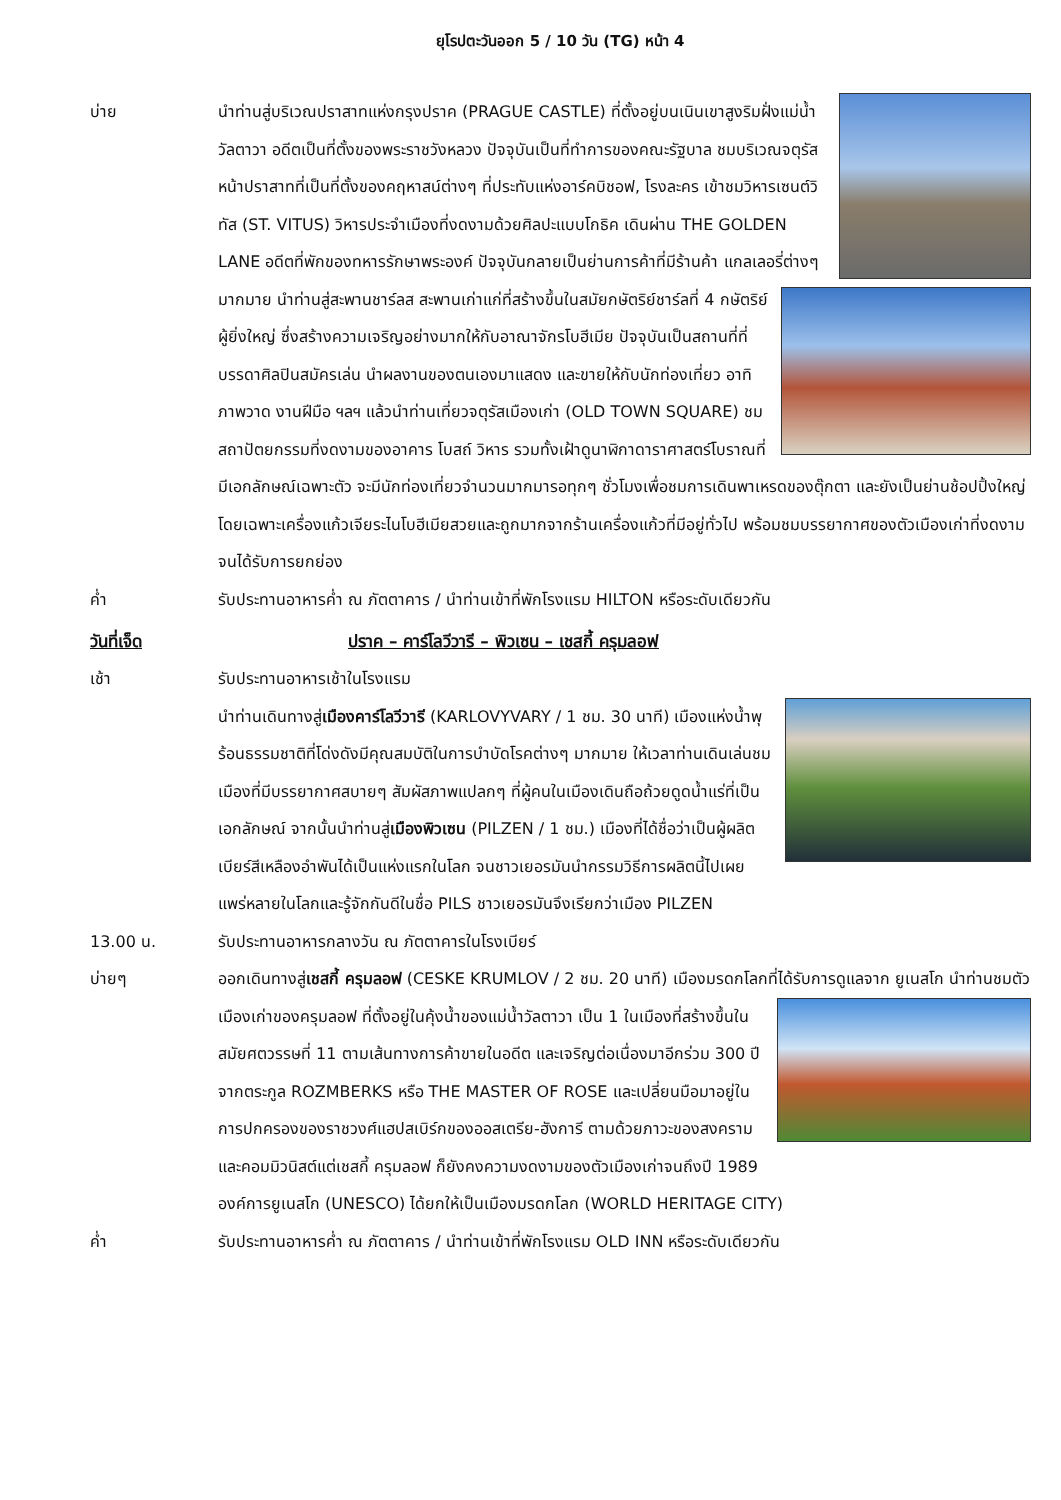ยุโรปตะวันออก 5 / 10 วัน (TG) หน้า 4
บ่าย นำท่านสู่บริเวณปราสาทแห่งกรุงปราค (PRAGUE CASTLE) ที่ตั้งอยู่บนเนินเขาสูงริมฝั่งแม่น้ำวัลตาวา อดีตเป็นที่ตั้งของพระราชวังหลวง ปัจจุบันเป็นที่ทำการของคณะรัฐบาล ชมบริเวณจตุรัสหน้าปราสาทที่เป็นที่ตั้งของคฤหาสน์ต่างๆ ที่ประทับแห่งอาร์คบิชอฟ, โรงละคร เข้าชมวิหารเซนต์วิทัส (ST. VITUS) วิหารประจำเมืองที่งดงามด้วยศิลปะแบบโกธิค เดินผ่าน THE GOLDEN LANE อดีตที่พักของทหารรักษาพระองค์ ปัจจุบันกลายเป็นย่านการค้าที่มีร้านค้า
แกลเลอรี่ต่างๆ มากมาย นำท่านสู่สะพานชาร์ลส สะพานเก่าแก่ที่สร้างขึ้นในสมัยกษัตริย์ชาร์ลที่ 4 กษัตริย์ผู้ยิ่งใหญ่ ซึ่งสร้างความเจริญอย่างมากให้กับอาณาจักรโบฮีเมีย ปัจจุบันเป็นสถานที่ที่บรรดาศิลปินสมัครเล่น นำผลงานของตนเองมาแสดง และขายให้กับนักท่องเที่ยว อาทิ ภาพวาด งานฝีมือ ฯลฯ แล้วนำท่านเที่ยวจตุรัสเมืองเก่า (OLD TOWN SQUARE) ชมสถาปัตยกรรมที่งดงามของอาคาร โบสถ์ วิหาร รวมทั้งเฝ้าดูนาฬิกาดาราศาสตร์โบราณที่มีเอกลักษณ์เฉพาะตัว จะมีนักท่องเที่ยวจำนวนมากมารอทุกๆ ชั่วโมงเพื่อชมการเดินพาเหรดของตุ๊กตา และยังเป็นย่านช้อปปิ้งใหญ่โดยเฉพาะเครื่องแก้วเจียระไนโบฮีเมียสวยและถูกมากจากร้านเครื่องแก้วที่มีอยู่ทั่วไป พร้อมชมบรรยากาศของตัวเมืองเก่าที่งดงามจนได้รับการยกย่อง
ค่ำ รับประทานอาหารค่ำ ณ ภัตตาคาร / นำท่านเข้าที่พักโรงแรม HILTON หรือระดับเดียวกัน
วันที่เจ็ด ปราค – คาร์โลวีวารี – พิวเซน – เชสกี้ ครุมลอฟ
เช้า รับประทานอาหารเช้าในโรงแรม
นำท่านเดินทางสู่เมืองคาร์โลวีวารี (KARLOVYVARY / 1 ชม. 30 นาที) เมืองแห่งน้ำพุร้อนธรรมชาติที่โด่งดังมีคุณสมบัติในการบำบัดโรคต่างๆ มากมาย ให้เวลาท่านเดินเล่นชมเมืองที่มีบรรยากาศสบายๆ สัมผัสภาพแปลกๆ ที่ผู้คนในเมืองเดินถือถ้วยดูดน้ำแร่ที่เป็นเอกลักษณ์ จากนั้นนำท่านสู่เมืองพิวเซน (PILZEN / 1 ชม.) เมืองที่ได้ชื่อว่าเป็นผู้ผลิตเบียร์สีเหลืองอำพันได้เป็นแห่งแรกในโลก จนชาวเยอรมันนำกรรมวิธีการผลิตนี้ไปเผยแพร่หลายในโลกและรู้จักกันดีในชื่อ PILS ชาวเยอรมันจึงเรียกว่าเมือง PILZEN
13.00 น. รับประทานอาหารกลางวัน ณ ภัตตาคารในโรงเบียร์
บ่ายๆ ออกเดินทางสู่เชสกี้ ครุมลอฟ (CESKE KRUMLOV / 2 ชม. 20 นาที) เมืองมรดกโลกที่ได้รับการดูแลจาก
ยูเนสโก นำท่านชมตัวเมืองเก่าของครุมลอฟ ที่ตั้งอยู่ในคุ้งน้ำของแม่น้ำวัลตาวา เป็น 1 ในเมืองที่สร้างขึ้นในสมัยศตวรรษที่ 11 ตามเส้นทางการค้าขายในอดีต และเจริญต่อเนื่องมาอีกร่วม 300 ปี จากตระกูล ROZMBERKS หรือ THE MASTER OF ROSE และเปลี่ยนมือมาอยู่ในการปกครองของราชวงศ์แฮปสเบิร์กของออสเตรีย-ฮังการี ตามด้วยภาวะของสงครามและคอมมิวนิสต์แต่เชสกี้ ครุมลอฟ ก็ยังคงความงดงามของตัวเมืองเก่าจนถึงปี 1989 องค์การยูเนสโก (UNESCO) ได้ยกให้เป็นเมืองมรดกโลก (WORLD HERITAGE CITY)
ค่ำ รับประทานอาหารค่ำ ณ ภัตตาคาร / นำท่านเข้าที่พักโรงแรม OLD INN หรือระดับเดียวกัน